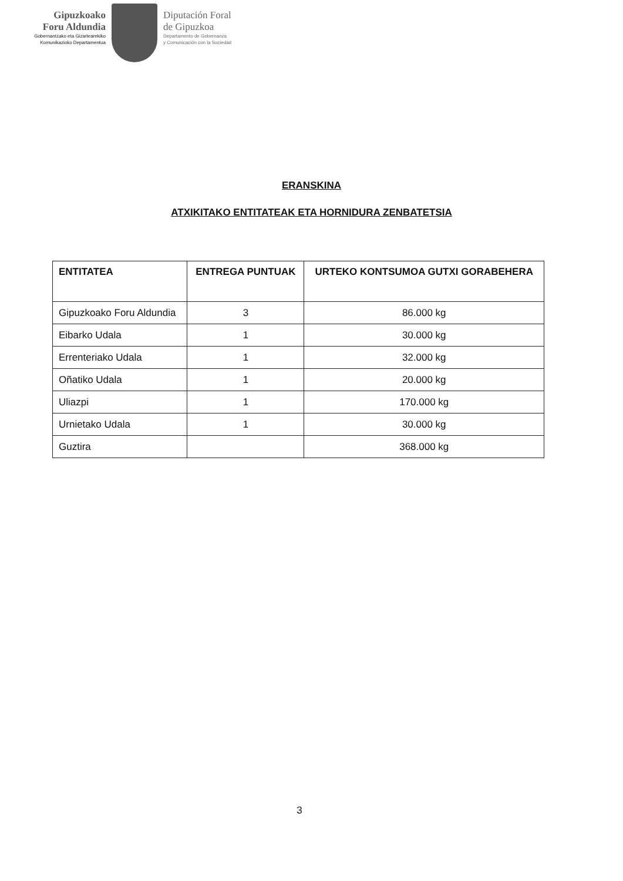Gipuzkoako
Foru Aldundia
Gobernantzako eta Gizartearekiko
Komunikazioko Departamentua
Diputación Foral
de Gipuzkoa
Departamento de Gobernanza
y Comunicación con la Sociedad
ERANSKINA
ATXIKITAKO ENTITATEAK ETA HORNIDURA ZENBATETSIA
| ENTITATEA | ENTREGA PUNTUAK | URTEKO KONTSUMOA GUTXI GORABEHERA |
| --- | --- | --- |
| Gipuzkoako Foru Aldundia | 3 | 86.000 kg |
| Eibarko Udala | 1 | 30.000 kg |
| Errenteriako Udala | 1 | 32.000 kg |
| Oñatiko Udala | 1 | 20.000 kg |
| Uliazpi | 1 | 170.000 kg |
| Urnietako Udala | 1 | 30.000 kg |
| Guztira | | 368.000 kg |
3